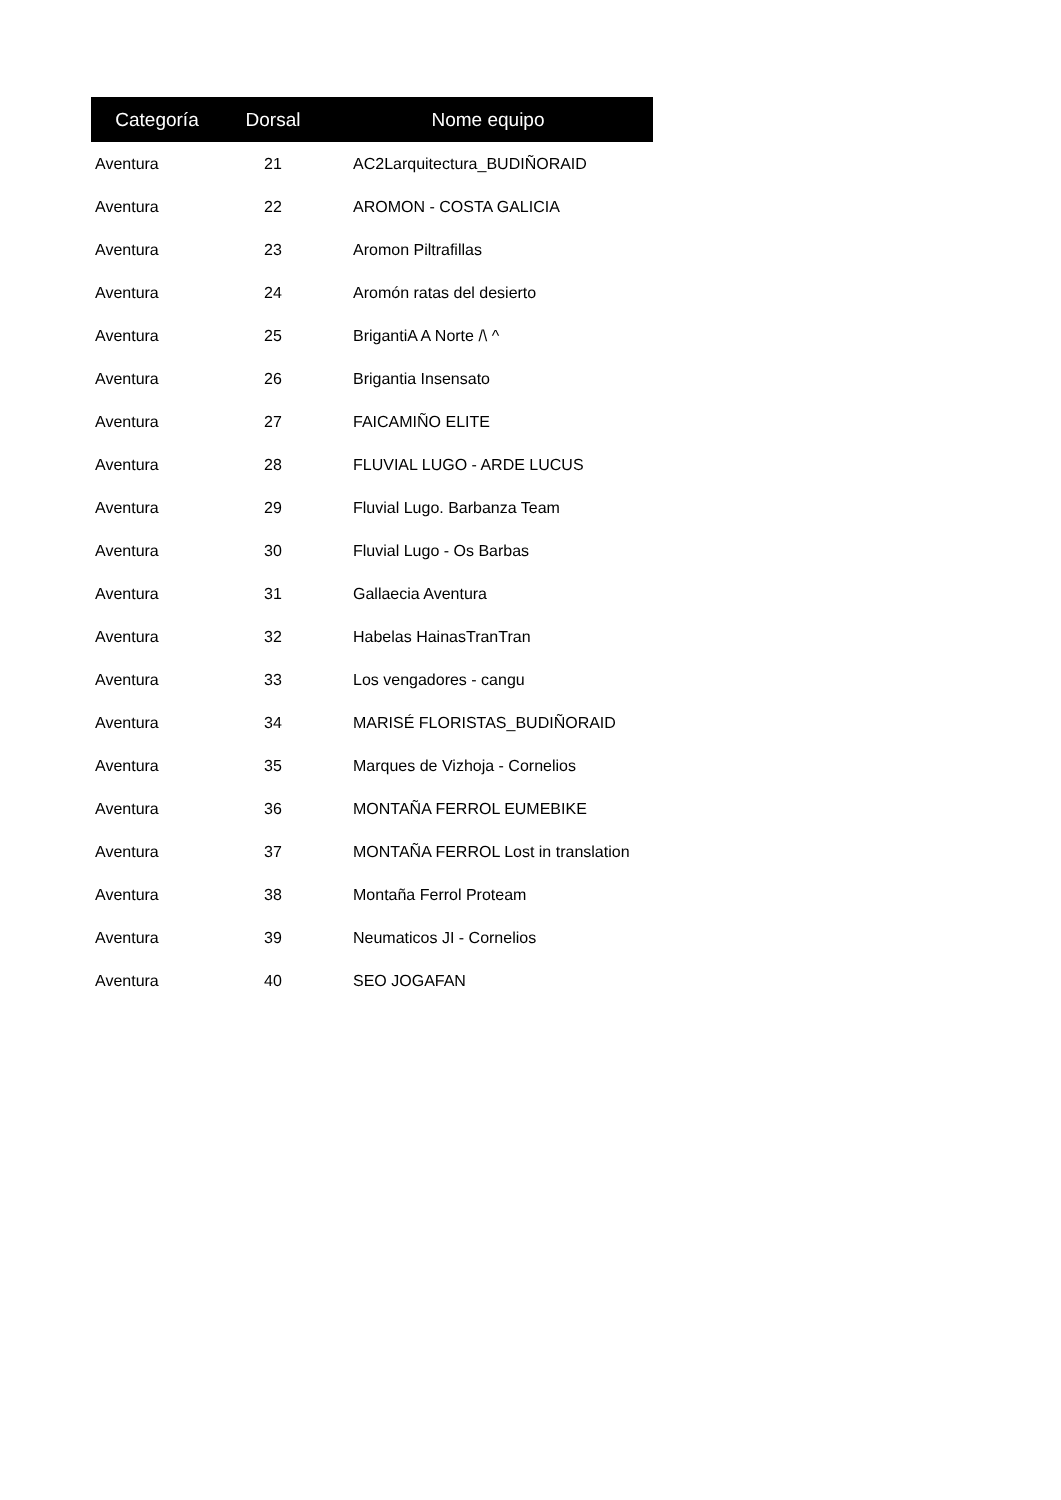| Categoría | Dorsal | Nome equipo |
| --- | --- | --- |
| Aventura | 21 | AC2Larquitectura_BUDIÑORAID |
| Aventura | 22 | AROMON - COSTA GALICIA |
| Aventura | 23 | Aromon Piltrafillas |
| Aventura | 24 | Aromón ratas del desierto |
| Aventura | 25 | BrigantiA A Norte /\ ^ |
| Aventura | 26 | Brigantia Insensato |
| Aventura | 27 | FAICAMIÑO ELITE |
| Aventura | 28 | FLUVIAL LUGO - ARDE LUCUS |
| Aventura | 29 | Fluvial Lugo. Barbanza Team |
| Aventura | 30 | Fluvial Lugo - Os Barbas |
| Aventura | 31 | Gallaecia Aventura |
| Aventura | 32 | Habelas HainasTranTran |
| Aventura | 33 | Los vengadores - cangu |
| Aventura | 34 | MARISÉ FLORISTAS_BUDIÑORAID |
| Aventura | 35 | Marques de Vizhoja - Cornelios |
| Aventura | 36 | MONTAÑA FERROL EUMEBIKE |
| Aventura | 37 | MONTAÑA FERROL Lost in translation |
| Aventura | 38 | Montaña Ferrol Proteam |
| Aventura | 39 | Neumaticos JI - Cornelios |
| Aventura | 40 | SEO JOGAFAN |